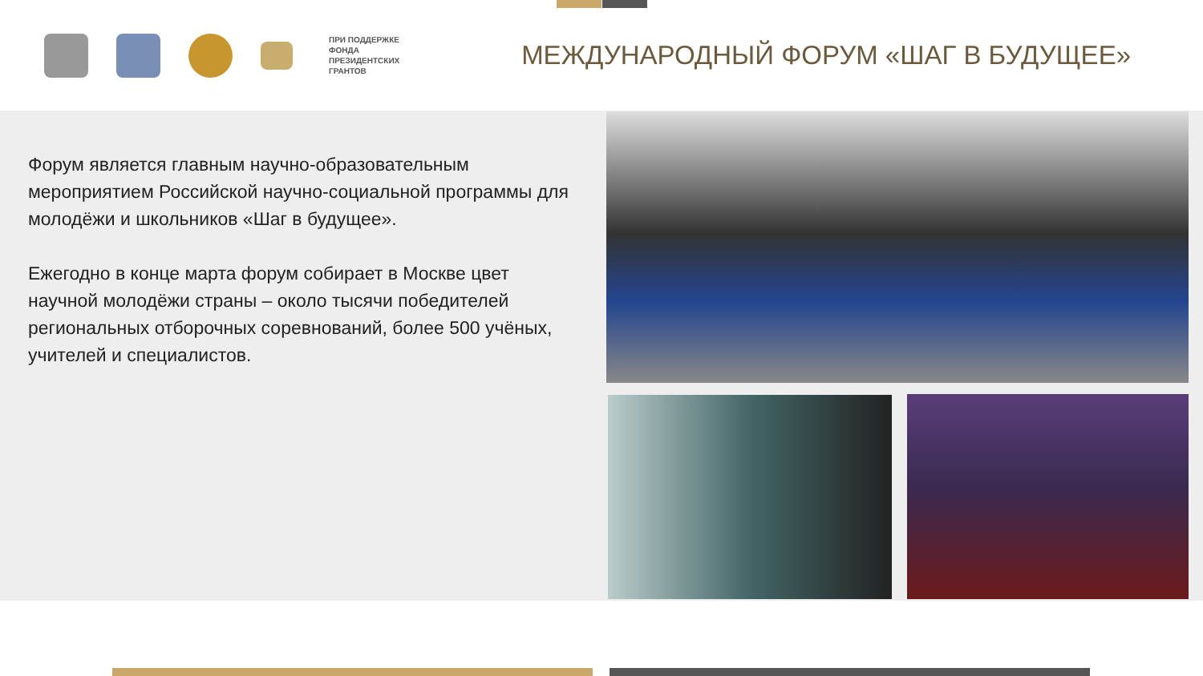ПРИ ПОДДЕРЖКЕ
ФОНДА
ПРЕЗИДЕНТСКИХ
ГРАНТОВ
МЕЖДУНАРОДНЫЙ ФОРУМ «ШАГ В БУДУЩЕЕ»
Форум является главным научно-образовательным мероприятием Российской научно-социальной программы для молодёжи и школьников «Шаг в будущее».
Ежегодно в конце марта форум собирает в Москве цвет научной молодёжи страны – около тысячи победителей региональных отборочных соревнований, более 500 учёных, учителей и специалистов.